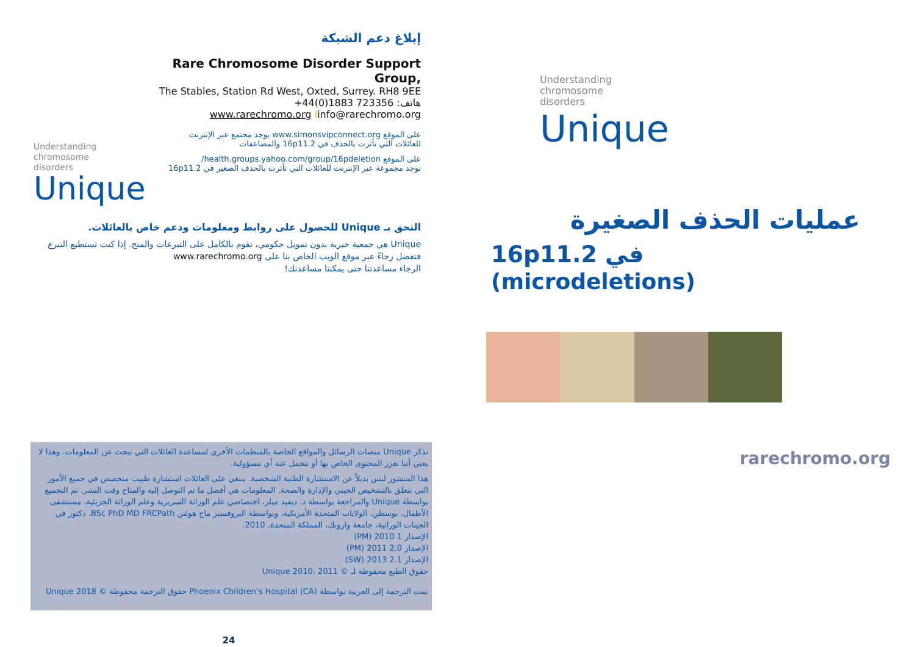إبلاغ دعم الشبكة
Understanding
chromosome
disorders
Unique
Rare Chromosome Disorder Support Group,
The Stables, Station Rd West, Oxted, Surrey. RH8 9EE
+44(0)1883 723356 :هاتف
www.rarechromo.org Iinfo@rarechromo.org
على الموقع www.simonsvipconnect.org يوجد مجتمع عبر الإنترنت
للعائلات التي تأثرت بالحذف في 16p11.2 والمضاعفات
على الموقع health.groups.yahoo.com/group/16pdeletion/
توجد مجموعة عبر الإنترنت للعائلات التي تأثرت بالحذف الصغير في 16p11.2
التحق بـ Unique للحصول على روابط ومعلومات ودعم خاص بالعائلات.
Unique هي جمعية خيرية بدون تمويل حكومي، تقوم بالكامل على التبرعات والمنح. إذا كنت تستطيع التبرع فتفضل رجاءً عبر موقع الويب الخاص بنا على www.rarechromo.org
الرجاء مساعدتنا حتى يمكننا مساعدتك!
نذكر Unique منصات الرسائل والمواقع الخاصة بالمنظمات الأخرى لمساعدة العائلات التي تبحث عن المعلومات. وهذا لا يعني أننا نعزز المحتوى الخاص بها أو نتحمل عنه أي مسؤولية.
هذا المنشور ليس بديلاً عن الاستشارة الطبية الشخصية. ينبغي على العائلات استشارة طبيب متخصص في جميع الأمور التي تتعلق بالتشخيص الجيني والإدارة والصحة. المعلومات هي أفضل ما تم التوصل إليه والمتاح وقت النشر. تم التجميع بواسطة Unique والمراجعة بواسطة د. ديفيد ميلر، اختصاصي علم الوراثة السريرية وعلم الوراثة الجزيئية، مستشفى الأطفال، بوسطن، الولايات المتحدة الأمريكية، وبواسطة البروفسير ماج هولتن BSc PhD MD FRCPath، دكتور في الجينات الوراثية، جامعة واروبك، المملكة المتحدة، 2010.
الإصدار 1 2010 (PM)
الإصدار 2.0 2011 (PM)
الإصدار 2.1 2013 (SW)
حقوق الطبع محفوظة لـ © Unique 2010، 2011
تمت الترجمة إلى العربية بواسطة Phoenix Children's Hospital (CA) حقوق الترجمة محفوظة © Unique 2018
24
Understanding
chromosome
disorders
Unique
عمليات الحذف الصغيرة
16p11.2 في
(microdeletions)
rarechromo.org